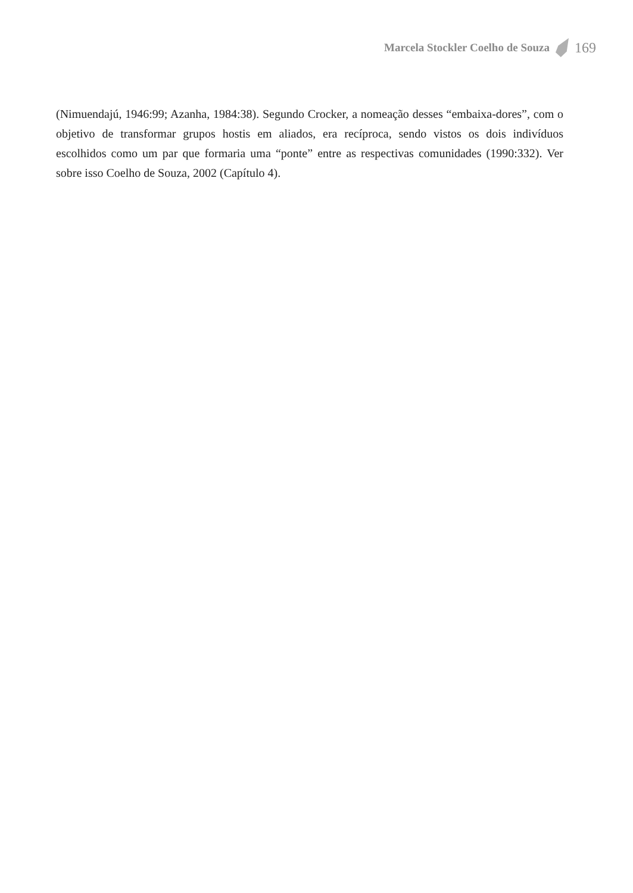Marcela Stockler Coelho de Souza 169
(Nimuendajú, 1946:99; Azanha, 1984:38). Segundo Crocker, a nomeação desses “embaixa-dores”, com o objetivo de transformar grupos hostis em aliados, era recíproca, sendo vistos os dois indivíduos escolhidos como um par que formaria uma “ponte” entre as respectivas comunidades (1990:332). Ver sobre isso Coelho de Souza, 2002 (Capítulo 4).